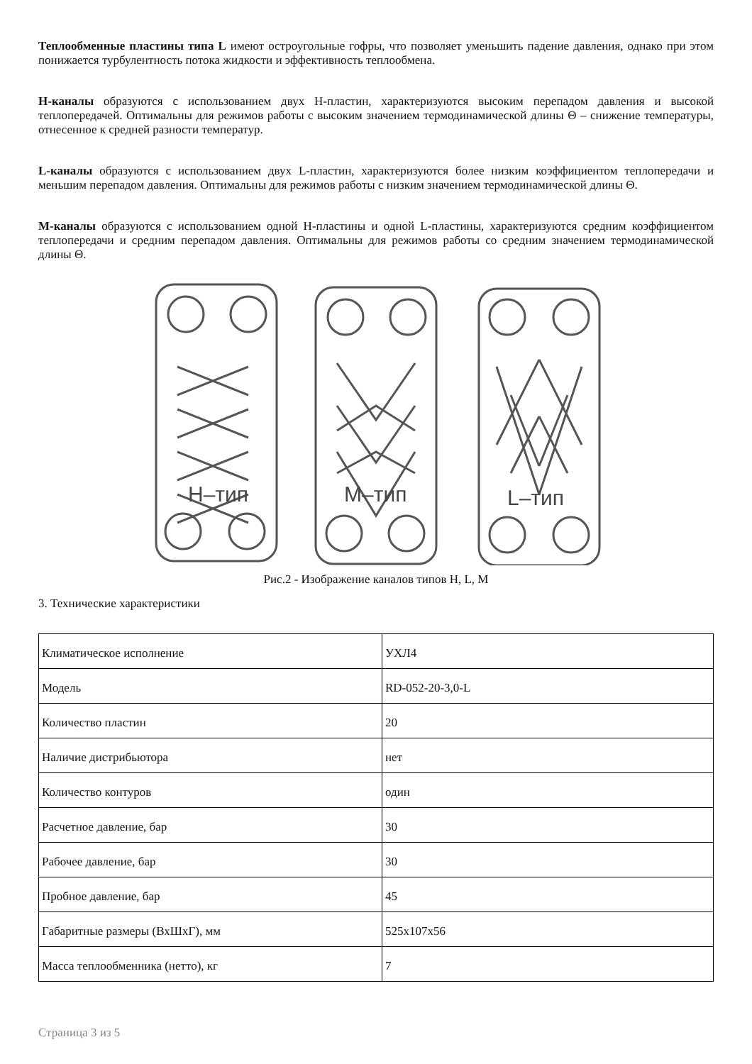Теплообменные пластины типа L имеют остроугольные гофры, что позволяет уменьшить падение давления, однако при этом понижается турбулентность потока жидкости и эффективность теплообмена.
H-каналы образуются с использованием двух H-пластин, характеризуются высоким перепадом давления и высокой теплопередачей. Оптимальны для режимов работы с высоким значением термодинамической длины Θ – снижение температуры, отнесенное к средней разности температур.
L-каналы образуются с использованием двух L-пластин, характеризуются более низким коэффициентом теплопередачи и меньшим перепадом давления. Оптимальны для режимов работы с низким значением термодинамической длины Θ.
M-каналы образуются с использованием одной H-пластины и одной L-пластины, характеризуются средним коэффициентом теплопередачи и средним перепадом давления. Оптимальны для режимов работы со средним значением термодинамической длины Θ.
Н–тип
М–тип
L–тип
Рис.2 - Изображение каналов типов H, L, M
3. Технические характеристики
| Климатическое исполнение | УХЛ4 |
| Модель | RD-052-20-3,0-L |
| Количество пластин | 20 |
| Наличие дистрибьютора | нет |
| Количество контуров | один |
| Расчетное давление, бар | 30 |
| Рабочее давление, бар | 30 |
| Пробное давление, бар | 45 |
| Габаритные размеры (ВхШхГ), мм | 525x107x56 |
| Масса теплообменника (нетто), кг | 7 |
Страница 3 из 5